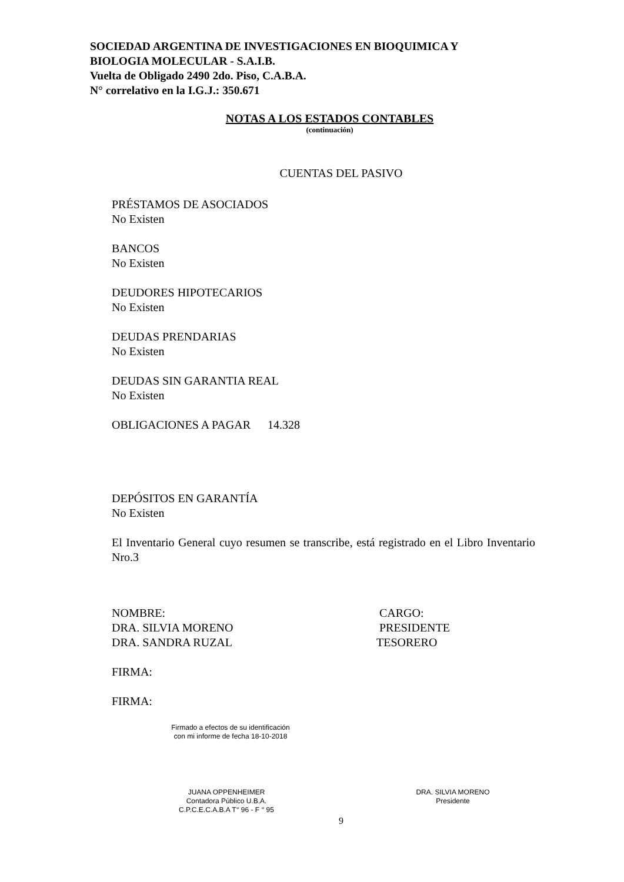SOCIEDAD ARGENTINA DE INVESTIGACIONES EN BIOQUIMICA Y
BIOLOGIA MOLECULAR - S.A.I.B.
Vuelta de Obligado 2490 2do. Piso, C.A.B.A.
N° correlativo en la I.G.J.: 350.671
NOTAS A LOS ESTADOS CONTABLES
(continuación)
CUENTAS DEL PASIVO
PRÉSTAMOS DE ASOCIADOS
No Existen
BANCOS
No Existen
DEUDORES HIPOTECARIOS
No Existen
DEUDAS PRENDARIAS
No Existen
DEUDAS SIN GARANTIA REAL
No Existen
OBLIGACIONES A PAGAR 14.328
DEPÓSITOS EN GARANTÍA
No Existen
El Inventario General cuyo resumen se transcribe, está registrado en el Libro Inventario Nro.3
NOMBRE: CARGO:
DRA. SILVIA MORENO PRESIDENTE
DRA. SANDRA RUZAL TESORERO
FIRMA:
FIRMA:
Firmado a efectos de su identificación
con mi informe de fecha 18-10-2018
JUANA OPPENHEIMER
Contadora Público U.B.A.
C.P.C.E.C.A.B.A T° 96 - F ° 95
DRA. SILVIA MORENO
Presidente
9